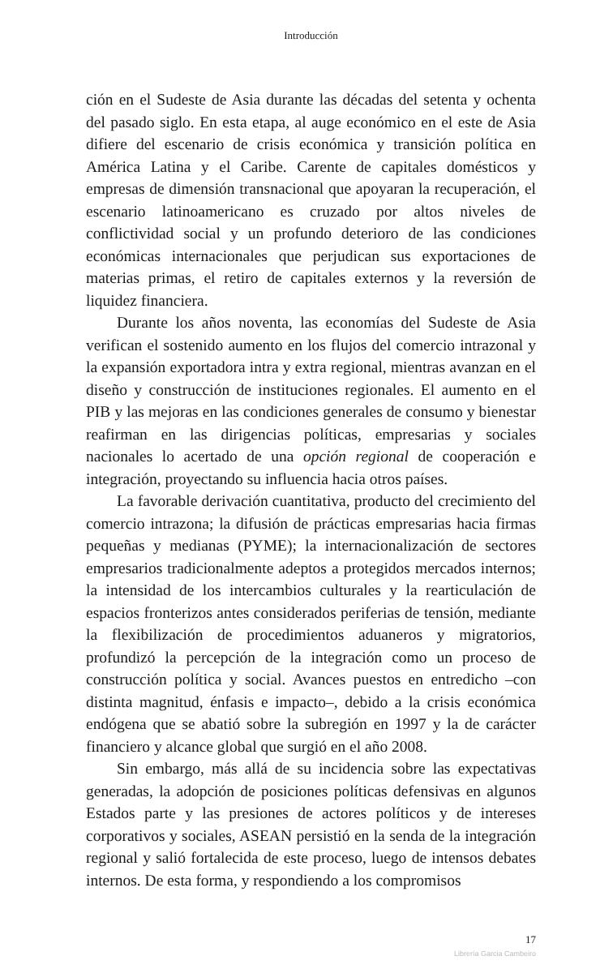Introducción
ción en el Sudeste de Asia durante las décadas del setenta y ochenta del pasado siglo. En esta etapa, al auge económico en el este de Asia difiere del escenario de crisis económica y transición política en América Latina y el Caribe. Carente de capitales domésticos y empresas de dimensión transnacional que apoyaran la recuperación, el escenario latinoamericano es cruzado por altos niveles de conflictividad social y un profundo deterioro de las condiciones económicas internacionales que perjudican sus exportaciones de materias primas, el retiro de capitales externos y la reversión de liquidez financiera.
Durante los años noventa, las economías del Sudeste de Asia verifican el sostenido aumento en los flujos del comercio intrazonal y la expansión exportadora intra y extra regional, mientras avanzan en el diseño y construcción de instituciones regionales. El aumento en el PIB y las mejoras en las condiciones generales de consumo y bienestar reafirman en las dirigencias políticas, empresarias y sociales nacionales lo acertado de una opción regional de cooperación e integración, proyectando su influencia hacia otros países.
La favorable derivación cuantitativa, producto del crecimiento del comercio intrazona; la difusión de prácticas empresarias hacia firmas pequeñas y medianas (PYME); la internacionalización de sectores empresarios tradicionalmente adeptos a protegidos mercados internos; la intensidad de los intercambios culturales y la rearticulación de espacios fronterizos antes considerados periferias de tensión, mediante la flexibilización de procedimientos aduaneros y migratorios, profundizó la percepción de la integración como un proceso de construcción política y social. Avances puestos en entredicho –con distinta magnitud, énfasis e impacto–, debido a la crisis económica endógena que se abatió sobre la subregión en 1997 y la de carácter financiero y alcance global que surgió en el año 2008.
Sin embargo, más allá de su incidencia sobre las expectativas generadas, la adopción de posiciones políticas defensivas en algunos Estados parte y las presiones de actores políticos y de intereses corporativos y sociales, ASEAN persistió en la senda de la integración regional y salió fortalecida de este proceso, luego de intensos debates internos. De esta forma, y respondiendo a los compromisos
17
Librería Garcia Cambeiro